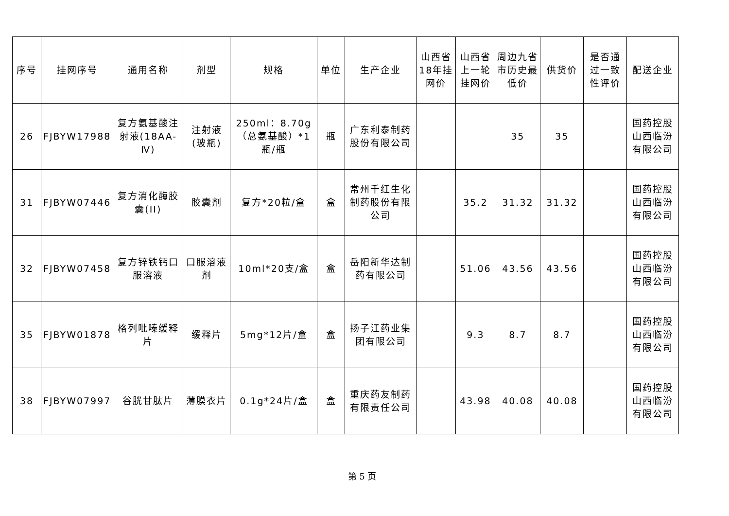| 序号 | 挂网序号 | 通用名称 | 剂型 | 规格 | 单位 | 生产企业 | 山西省18年挂网价 | 山西省上一轮挂网价 | 周边九省市历史最低价 | 供货价 | 是否通过一致性评价 | 配送企业 |
| --- | --- | --- | --- | --- | --- | --- | --- | --- | --- | --- | --- | --- |
| 26 | FJBYW17988 | 复方氨基酸注射液(18AA-Ⅳ) | 注射液(玻瓶) | 250ml：8.70g（总氨基酸）*1瓶/瓶 | 瓶 | 广东利泰制药股份有限公司 | | | 35 | 35 | | 国药控股山西临汾有限公司 |
| 31 | FJBYW07446 | 复方消化酶胶囊(II) | 胶囊剂 | 复方*20粒/盒 | 盒 | 常州千红生化制药股份有限公司 | | 35.2 | 31.32 | 31.32 | | 国药控股山西临汾有限公司 |
| 32 | FJBYW07458 | 复方锌铁钙口服溶液 | 口服溶液剂 | 10ml*20支/盒 | 盒 | 岳阳新华达制药有限公司 | | 51.06 | 43.56 | 43.56 | | 国药控股山西临汾有限公司 |
| 35 | FJBYW01878 | 格列吡嗪缓释片 | 缓释片 | 5mg*12片/盒 | 盒 | 扬子江药业集团有限公司 | | 9.3 | 8.7 | 8.7 | | 国药控股山西临汾有限公司 |
| 38 | FJBYW07997 | 谷胱甘肽片 | 薄膜衣片 | 0.1g*24片/盒 | 盒 | 重庆药友制药有限责任公司 | | 43.98 | 40.08 | 40.08 | | 国药控股山西临汾有限公司 |
第 5 页